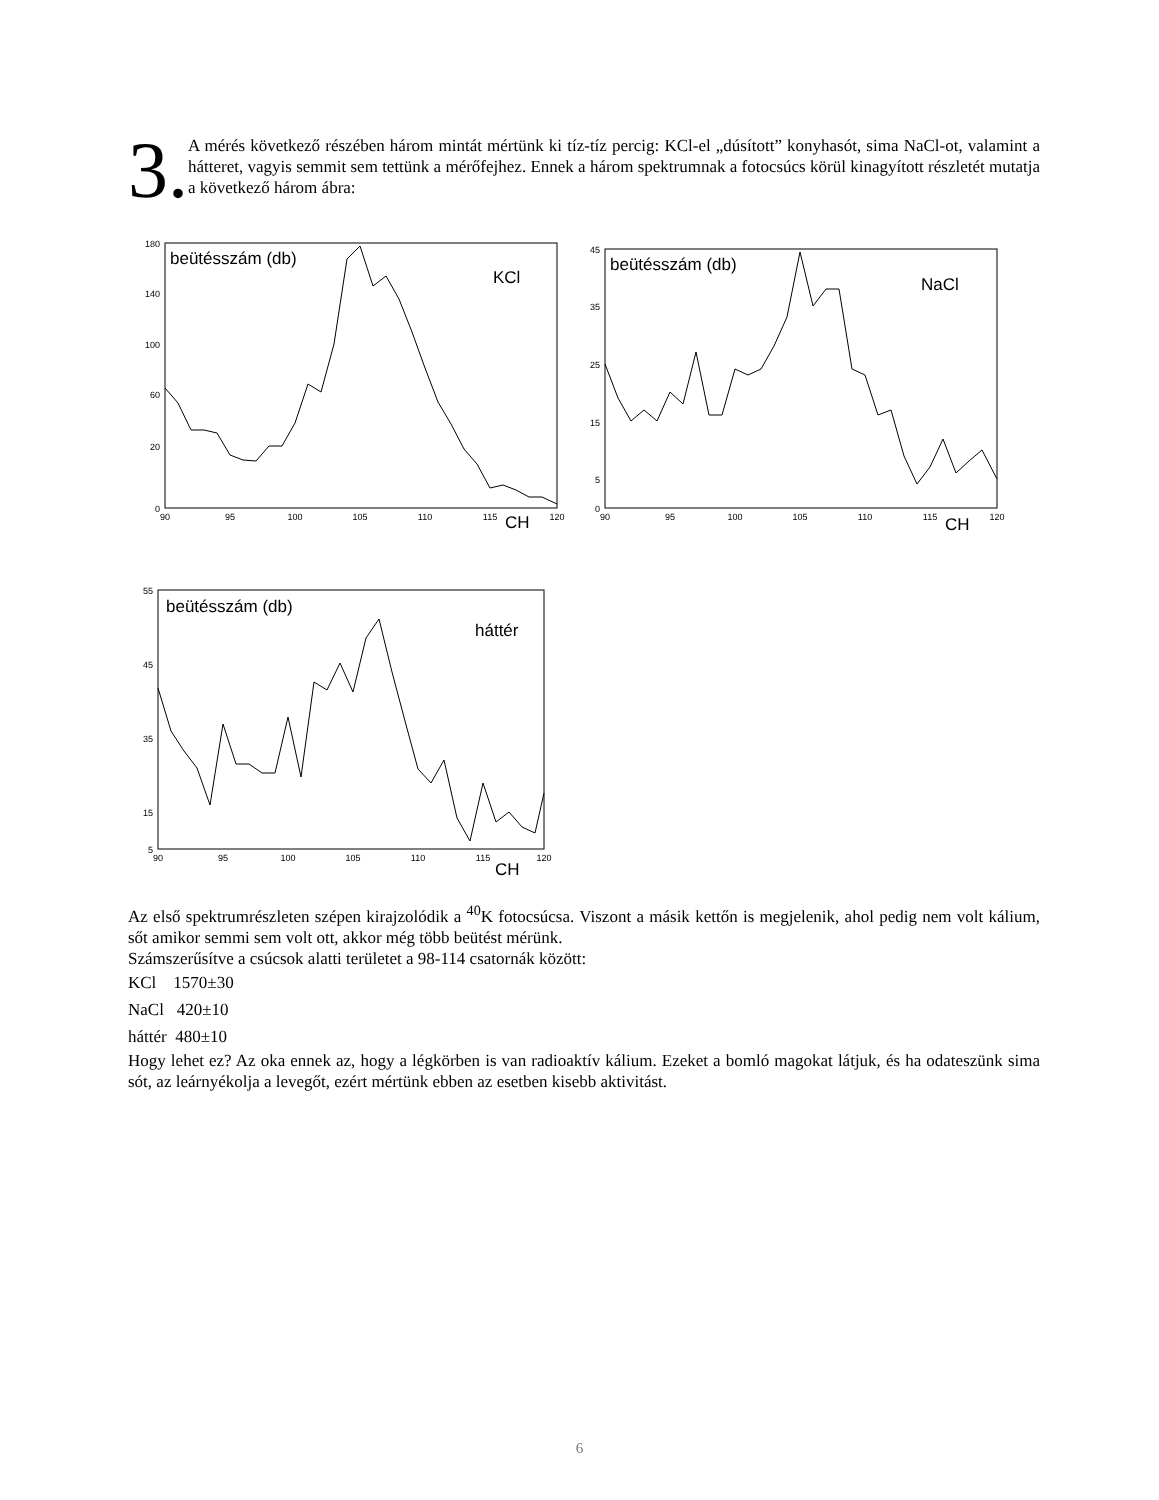3.
A mérés következő részében három mintát mértünk ki tíz-tíz percig: KCl-el „dúsított” konyhasót, sima NaCl-ot, valamint a hátteret, vagyis semmit sem tettünk a mérőfejhez. Ennek a három spektrumnak a fotocsúcs körül kinagyított részletét mutatja a következő három ábra:
90
95
100
105
110
115
120
90
95
100
105
110
115
120
90
95
100
105
110
115
120
180
140
100
60
20
0
45
35
25
15
5
0
55
45
35
15
5
beütésszám (db)
KCl
CH
beütésszám (db)
NaCl
CH
beütésszám (db)
háttér
CH
Az első spektrumrészleten szépen kirajzolódik a <sup>40</sup>K fotocsúcsa. Viszont a másik kettőn is megjelenik, ahol pedig nem volt kálium, sőt amikor semmi sem volt ott, akkor még több beütést mérünk.
Számszerűsítve a csúcsok alatti területet a 98-114 csatornák között:
KCl 1570±30
NaCl 420±10
háttér 480±10
Hogy lehet ez? Az oka ennek az, hogy a légkörben is van radioaktív kálium. Ezeket a bomló magokat látjuk, és ha odateszünk sima sót, az leárnyékolja a levegőt, ezért mértünk ebben az esetben kisebb aktivitást.
6